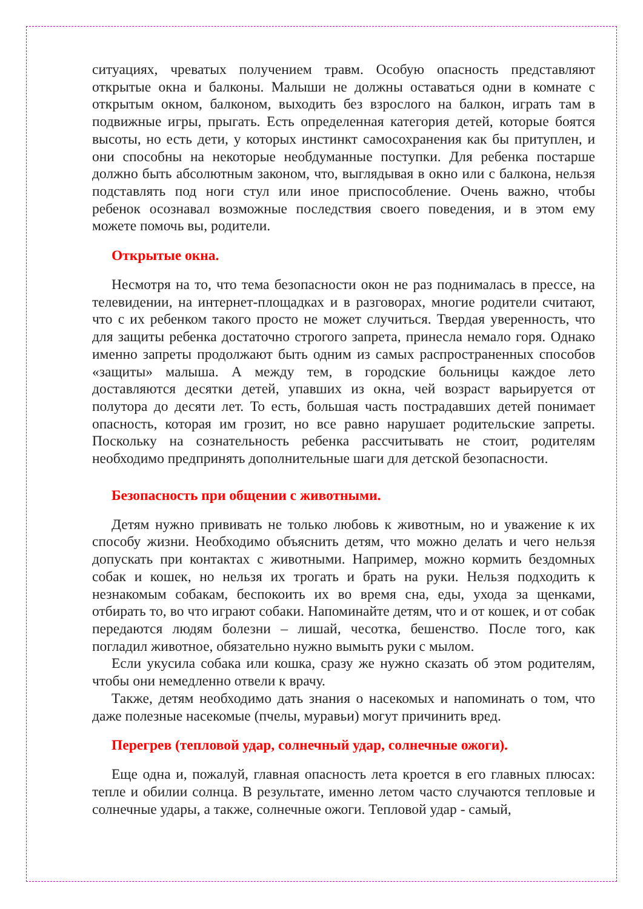ситуациях, чреватых получением травм. Особую опасность представляют открытые окна и балконы. Малыши не должны оставаться одни в комнате с открытым окном, балконом, выходить без взрослого на балкон, играть там в подвижные игры, прыгать. Есть определенная категория детей, которые боятся высоты, но есть дети, у которых инстинкт самосохранения как бы притуплен, и они способны на некоторые необдуманные поступки. Для ребенка постарше должно быть абсолютным законом, что, выглядывая в окно или с балкона, нельзя подставлять под ноги стул или иное приспособление. Очень важно, чтобы ребенок осознавал возможные последствия своего поведения, и в этом ему можете помочь вы, родители.
Открытые окна.
Несмотря на то, что тема безопасности окон не раз поднималась в прессе, на телевидении, на интернет-площадках и в разговорах, многие родители считают, что с их ребенком такого просто не может случиться. Твердая уверенность, что для защиты ребенка достаточно строгого запрета, принесла немало горя. Однако именно запреты продолжают быть одним из самых распространенных способов «защиты» малыша. А между тем, в городские больницы каждое лето доставляются десятки детей, упавших из окна, чей возраст варьируется от полутора до десяти лет. То есть, большая часть пострадавших детей понимает опасность, которая им грозит, но все равно нарушает родительские запреты. Поскольку на сознательность ребенка рассчитывать не стоит, родителям необходимо предпринять дополнительные шаги для детской безопасности.
Безопасность при общении с животными.
Детям нужно прививать не только любовь к животным, но и уважение к их способу жизни. Необходимо объяснить детям, что можно делать и чего нельзя допускать при контактах с животными. Например, можно кормить бездомных собак и кошек, но нельзя их трогать и брать на руки. Нельзя подходить к незнакомым собакам, беспокоить их во время сна, еды, ухода за щенками, отбирать то, во что играют собаки. Напоминайте детям, что и от кошек, и от собак передаются людям болезни – лишай, чесотка, бешенство. После того, как погладил животное, обязательно нужно вымыть руки с мылом.
Если укусила собака или кошка, сразу же нужно сказать об этом родителям, чтобы они немедленно отвели к врачу.
Также, детям необходимо дать знания о насекомых и напоминать о том, что даже полезные насекомые (пчелы, муравьи) могут причинить вред.
Перегрев (тепловой удар, солнечный удар, солнечные ожоги).
Еще одна и, пожалуй, главная опасность лета кроется в его главных плюсах: тепле и обилии солнца. В результате, именно летом часто случаются тепловые и солнечные удары, а также, солнечные ожоги. Тепловой удар - самый,